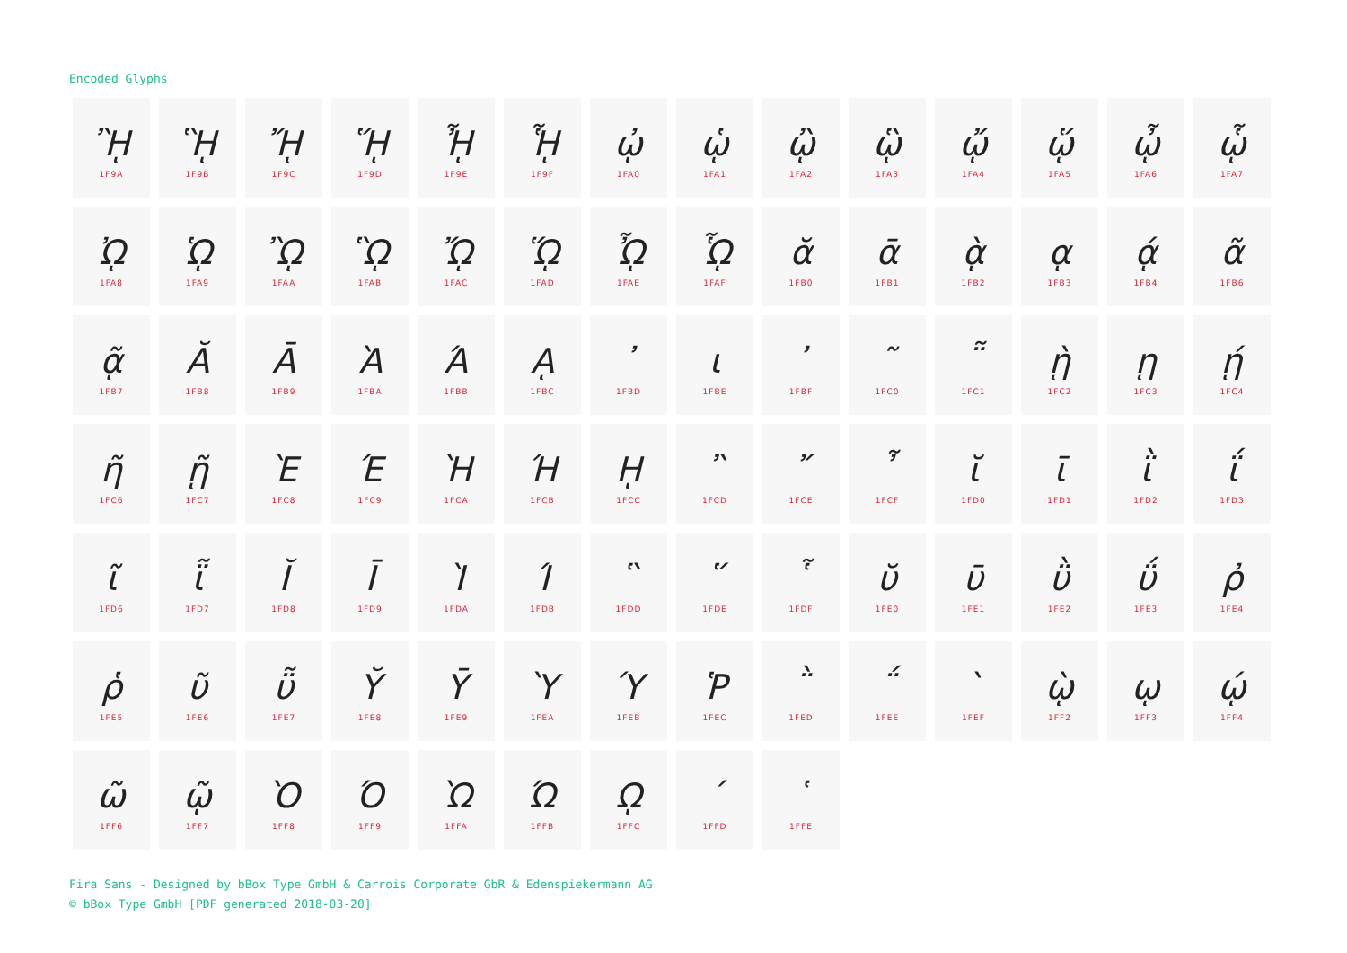Encoded Glyphs
| ᾚ 1F9A | ᾛ 1F9B | ᾜ 1F9C | ᾝ 1F9D | ᾞ 1F9E | ᾟ 1F9F | ᾠ 1FA0 | ᾡ 1FA1 | ᾢ 1FA2 | ᾣ 1FA3 | ᾤ 1FA4 | ᾥ 1FA5 | ᾦ 1FA6 | ᾧ 1FA7 |
| ᾨ 1FA8 | ᾩ 1FA9 | ᾪ 1FAA | ᾫ 1FAB | ᾬ 1FAC | ᾭ 1FAD | ᾮ 1FAE | ᾯ 1FAF | ᾰ 1FB0 | ᾱ 1FB1 | ᾲ 1FB2 | ᾳ 1FB3 | ᾴ 1FB4 | ᾶ 1FB6 |
| ᾷ 1FB7 | Ᾰ 1FB8 | Ᾱ 1FB9 | Ὰ 1FBA | Ά 1FBB | ᾼ 1FBC | ᾽ 1FBD | ι 1FBE | ᾿ 1FBF | ῀ 1FC0 | ῁ 1FC1 | ῂ 1FC2 | ῃ 1FC3 | ῄ 1FC4 |
| ῆ 1FC6 | ῇ 1FC7 | Ὲ 1FC8 | Έ 1FC9 | Ὴ 1FCA | Ή 1FCB | ῌ 1FCC | ῍ 1FCD | ῎ 1FCE | ῏ 1FCF | ῐ 1FD0 | ῑ 1FD1 | ῒ 1FD2 | ΐ 1FD3 |
| ῖ 1FD6 | ῗ 1FD7 | Ῐ 1FD8 | Ῑ 1FD9 | Ὶ 1FDA | Ί 1FDB | ῝ 1FDD | ῞ 1FDE | ῟ 1FDF | ῠ 1FE0 | ῡ 1FE1 | ῢ 1FE2 | ΰ 1FE3 | ῤ 1FE4 |
| ῥ 1FE5 | ῦ 1FE6 | ῧ 1FE7 | Ῠ 1FE8 | Ῡ 1FE9 | Ὺ 1FEA | Ύ 1FEB | Ῥ 1FEC | ῭ 1FED | ΅ 1FEE | ` 1FEF | ῲ 1FF2 | ῳ 1FF3 | ῴ 1FF4 |
| ῶ 1FF6 | ῷ 1FF7 | Ὸ 1FF8 | Ό 1FF9 | Ὼ 1FFA | Ώ 1FFB | ῼ 1FFC | ´ 1FFD | ῾ 1FFE | | | | | |
Fira Sans - Designed by bBox Type GmbH & Carrois Corporate GbR & Edenspiekermann AG
© bBox Type GmbH [PDF generated 2018-03-20]